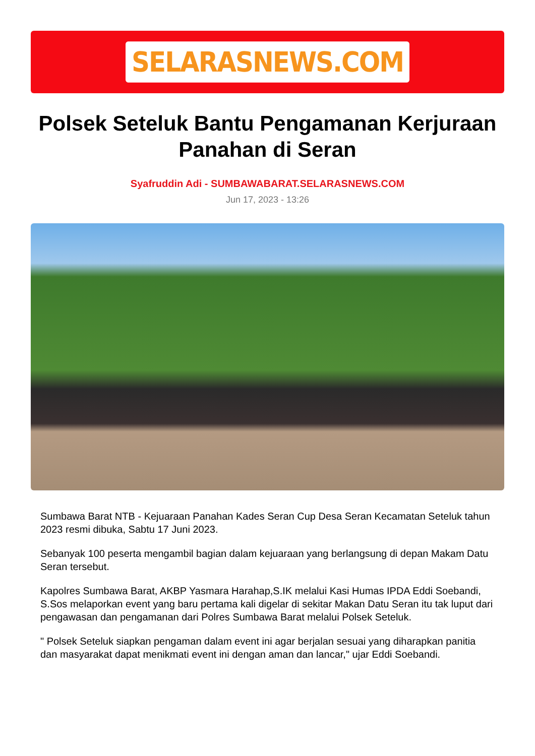SELARASNEWS.COM
Polsek Seteluk Bantu Pengamanan Kerjuraan Panahan di Seran
Syafruddin Adi - SUMBAWABARAT.SELARASNEWS.COM
Jun 17, 2023 - 13:26
Sumbawa Barat NTB - Kejuaraan Panahan Kades Seran Cup Desa Seran Kecamatan Seteluk tahun 2023 resmi dibuka, Sabtu 17 Juni 2023.
Sebanyak 100 peserta mengambil bagian dalam kejuaraan yang berlangsung di depan Makam Datu Seran tersebut.
Kapolres Sumbawa Barat, AKBP Yasmara Harahap,S.IK melalui Kasi Humas IPDA Eddi Soebandi, S.Sos melaporkan event yang baru pertama kali digelar di sekitar Makan Datu Seran itu tak luput dari pengawasan dan pengamanan dari Polres Sumbawa Barat melalui Polsek Seteluk.
" Polsek Seteluk siapkan pengaman dalam event ini agar berjalan sesuai yang diharapkan panitia dan masyarakat dapat menikmati event ini dengan aman dan lancar," ujar Eddi Soebandi.